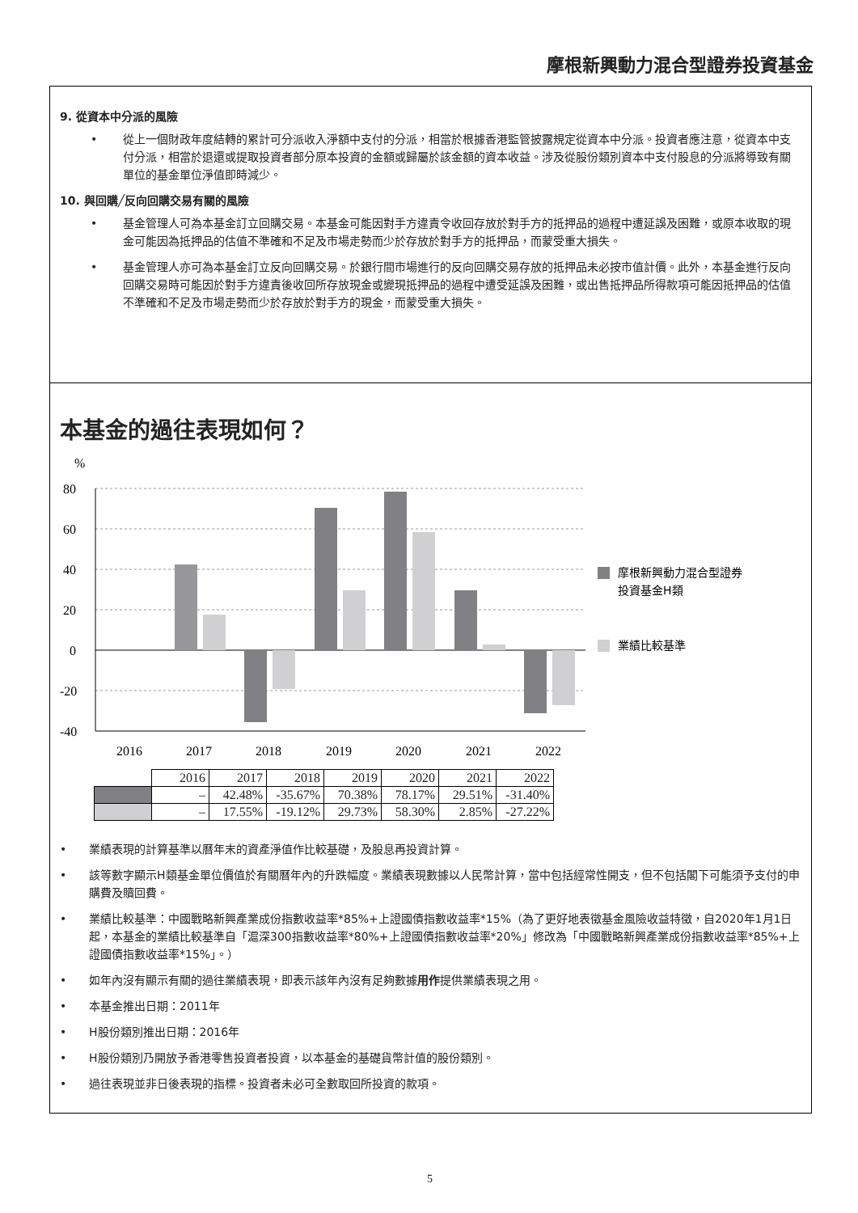摩根新興動力混合型證券投資基金
9. 從資本中分派的風險
• 從上一個財政年度結轉的累計可分派收入淨額中支付的分派，相當於根據香港監管披露規定從資本中分派。投資者應注意，從資本中支付分派，相當於退還或提取投資者部分原本投資的金額或歸屬於該金額的資本收益。涉及從股份類別資本中支付股息的分派將導致有關單位的基金單位淨值即時減少。
10. 與回購╱反向回購交易有關的風險
• 基金管理人可為本基金訂立回購交易。本基金可能因對手方違責令收回存放於對手方的抵押品的過程中遭延誤及困難，或原本收取的現金可能因為抵押品的估值不準確和不足及市場走勢而少於存放於對手方的抵押品，而蒙受重大損失。
• 基金管理人亦可為本基金訂立反向回購交易。於銀行間市場進行的反向回購交易存放的抵押品未必按市值計價。此外，本基金進行反向回購交易時可能因於對手方違責後收回所存放現金或變現抵押品的過程中遭受延誤及困難，或出售抵押品所得款項可能因抵押品的估值不準確和不足及市場走勢而少於存放於對手方的現金，而蒙受重大損失。
本基金的過往表現如何？
%
80
60
40
20
0
-20
-40
2016
2017
2018
2019
2020
2021
2022
摩根新興動力混合型證券
投資基金H類
業績比較基準
| | 2016 | 2017 | 2018 | 2019 | 2020 | 2021 | 2022 |
| | – | 42.48% | -35.67% | 70.38% | 78.17% | 29.51% | -31.40% |
| | – | 17.55% | -19.12% | 29.73% | 58.30% | 2.85% | -27.22% |
• 業績表現的計算基準以曆年末的資產淨值作比較基礎，及股息再投資計算。
• 該等數字顯示H類基金單位價值於有關曆年內的升跌幅度。業績表現數據以人民幣計算，當中包括經常性開支，但不包括閣下可能須予支付的申購費及贖回費。
• 業績比較基準：中國戰略新興產業成份指數收益率*85%+上證國債指數收益率*15%（為了更好地表徵基金風險收益特徵，自2020年1月1日起，本基金的業績比較基準自「滬深300指數收益率*80%+上證國債指數收益率*20%」修改為「中國戰略新興產業成份指數收益率*85%+上證國債指數收益率*15%」。）
• 如年內沒有顯示有關的過往業績表現，即表示該年內沒有足夠數據用作提供業績表現之用。
• 本基金推出日期：2011年
• H股份類別推出日期：2016年
• H股份類別乃開放予香港零售投資者投資，以本基金的基礎貨幣計值的股份類別。
• 過往表現並非日後表現的指標。投資者未必可全數取回所投資的款項。
5